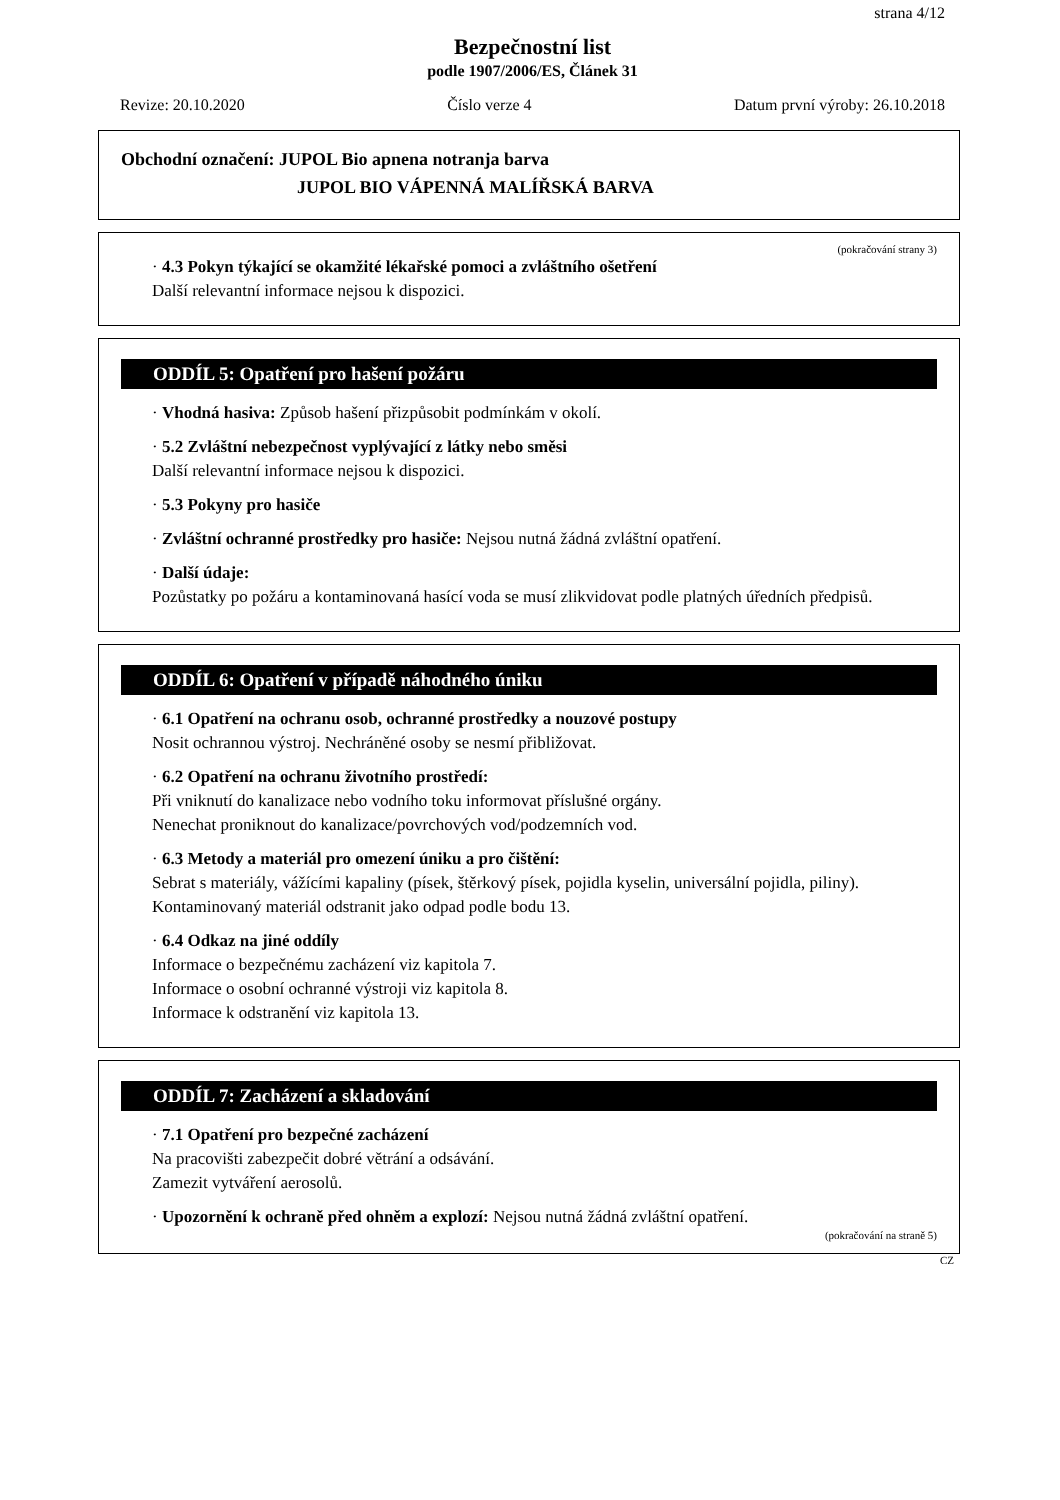strana 4/12
Bezpečnostní list
podle 1907/2006/ES, Článek 31
Revize: 20.10.2020 Číslo verze 4 Datum první výroby: 26.10.2018
Obchodní označení: JUPOL Bio apnena notranja barva
JUPOL BIO VÁPENNÁ MALÍŘSKÁ BARVA
(pokračování strany 3)
· 4.3 Pokyn týkající se okamžité lékařské pomoci a zvláštního ošetření
Další relevantní informace nejsou k dispozici.
ODDÍL 5: Opatření pro hašení požáru
· Vhodná hasiva: Způsob hašení přizpůsobit podmínkám v okolí.
· 5.2 Zvláštní nebezpečnost vyplývající z látky nebo směsi
Další relevantní informace nejsou k dispozici.
· 5.3 Pokyny pro hasiče
· Zvláštní ochranné prostředky pro hasiče: Nejsou nutná žádná zvláštní opatření.
· Další údaje:
Pozůstatky po požáru a kontaminovaná hasící voda se musí zlikvidovat podle platných úředních předpisů.
ODDÍL 6: Opatření v případě náhodného úniku
· 6.1 Opatření na ochranu osob, ochranné prostředky a nouzové postupy
Nosit ochrannou výstroj. Nechráněné osoby se nesmí přibližovat.
· 6.2 Opatření na ochranu životního prostředí:
Při vniknutí do kanalizace nebo vodního toku informovat příslušné orgány.
Nenechat proniknout do kanalizace/povrchových vod/podzemních vod.
· 6.3 Metody a materiál pro omezení úniku a pro čištění:
Sebrat s materiály, vážícími kapaliny (písek, štěrkový písek, pojidla kyselin, universální pojidla, piliny).
Kontaminovaný materiál odstranit jako odpad podle bodu 13.
· 6.4 Odkaz na jiné oddíly
Informace o bezpečnému zacházení viz kapitola 7.
Informace o osobní ochranné výstroji viz kapitola 8.
Informace k odstranění viz kapitola 13.
ODDÍL 7: Zacházení a skladování
· 7.1 Opatření pro bezpečné zacházení
Na pracovišti zabezpečit dobré větrání a odsávání.
Zamezit vytváření aerosolů.
· Upozornění k ochraně před ohněm a explozí: Nejsou nutná žádná zvláštní opatření.
(pokračování na straně 5)
CZ